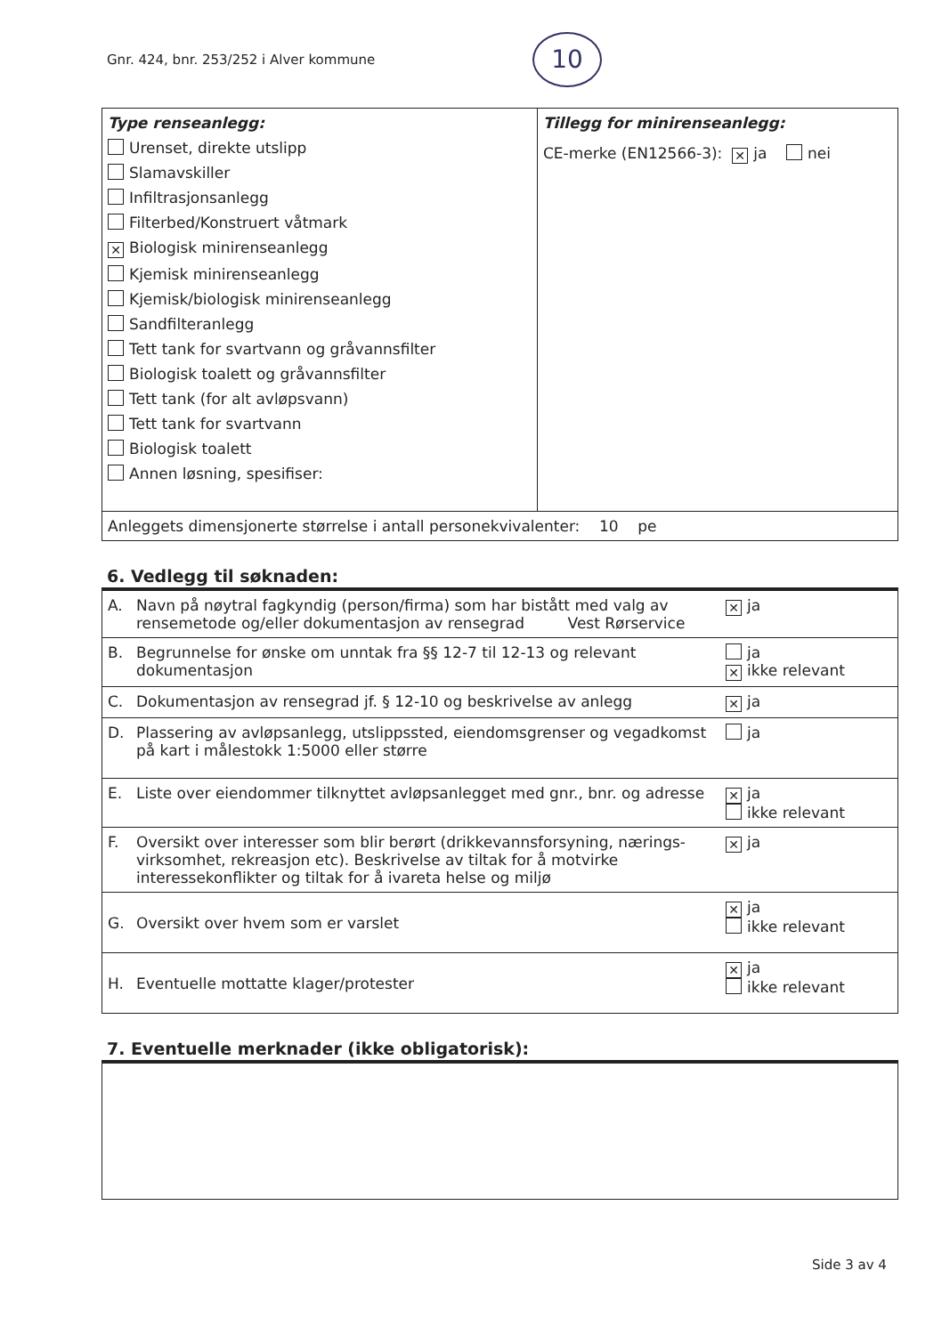Gnr. 424, bnr. 253/252 i Alver kommune
10
| Type renseanlegg: Urenset, direkte utslipp Slamavskiller Infiltrasjonsanlegg Filterbed/Konstruert våtmark ✕ Biologisk minirenseanlegg Kjemisk minirenseanlegg Kjemisk/biologisk minirenseanlegg Sandfilteranlegg Tett tank for svartvann og gråvannsfilter Biologisk toalett og gråvannsfilter Tett tank (for alt avløpsvann) Tett tank for svartvann Biologisk toalett Annen løsning, spesifiser: | Tillegg for minirenseanlegg: CE-merke (EN12566-3): ✕ ja nei |
| Anleggets dimensjonerte størrelse i antall personekvivalenter: 10 pe | |
6. Vedlegg til søknaden:
| A. | Navn på nøytral fagkyndig (person/firma) som har bistått med valg av rensemetode og/eller dokumentasjon av rensegrad Vest Rørservice | ✕ ja |
| B. | Begrunnelse for ønske om unntak fra §§ 12-7 til 12-13 og relevant dokumentasjon | ja ✕ ikke relevant |
| C. | Dokumentasjon av rensegrad jf. § 12-10 og beskrivelse av anlegg | ✕ ja |
| D. | Plassering av avløpsanlegg, utslippssted, eiendomsgrenser og vegadkomst på kart i målestokk 1:5000 eller større | ja |
| E. | Liste over eiendommer tilknyttet avløpsanlegget med gnr., bnr. og adresse | ✕ ja ikke relevant |
| F. | Oversikt over interesser som blir berørt (drikkevannsforsyning, nærings-virksomhet, rekreasjon etc). Beskrivelse av tiltak for å motvirke interessekonflikter og tiltak for å ivareta helse og miljø | ✕ ja |
| G. | Oversikt over hvem som er varslet | ✕ ja ikke relevant |
| H. | Eventuelle mottatte klager/protester | ✕ ja ikke relevant |
7. Eventuelle merknader (ikke obligatorisk):
Side 3 av 4